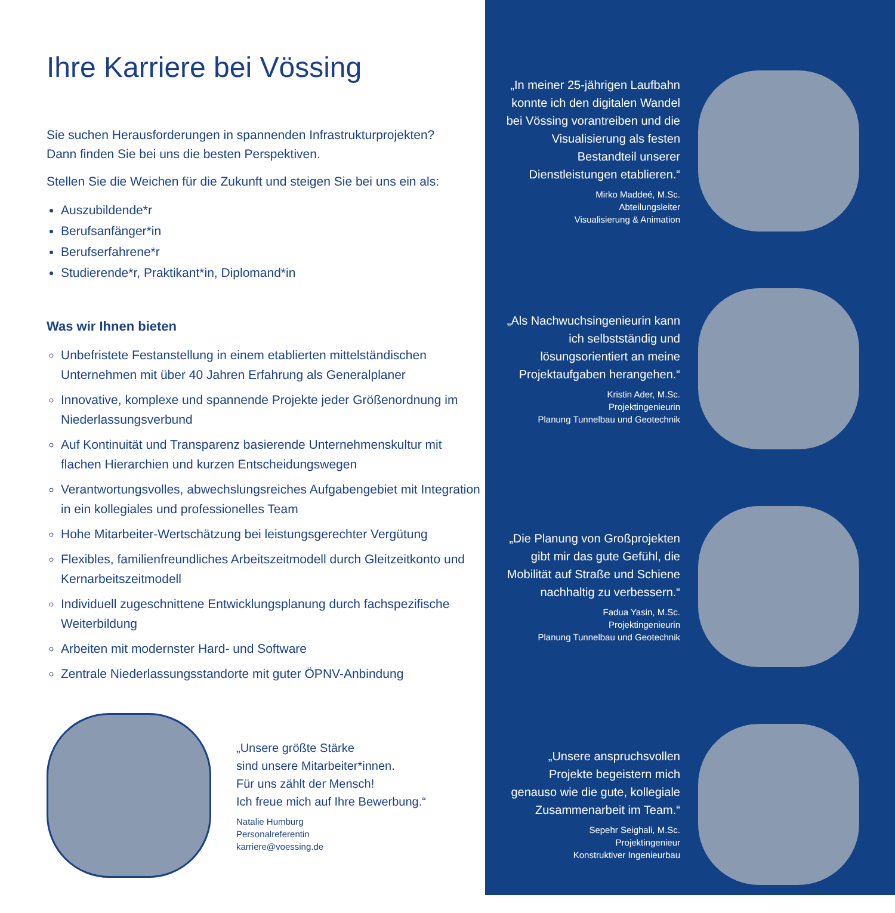Ihre Karriere bei Vössing
Sie suchen Herausforderungen in spannenden Infrastrukturprojekten?
Dann finden Sie bei uns die besten Perspektiven.
Stellen Sie die Weichen für die Zukunft und steigen Sie bei uns ein als:
Auszubildende*r
Berufsanfänger*in
Berufserfahrene*r
Studierende*r, Praktikant*in, Diplomand*in
Was wir Ihnen bieten
Unbefristete Festanstellung in einem etablierten mittelständischen Unternehmen mit über 40 Jahren Erfahrung als Generalplaner
Innovative, komplexe und spannende Projekte jeder Größenordnung im Niederlassungsverbund
Auf Kontinuität und Transparenz basierende Unternehmenskultur mit flachen Hierarchien und kurzen Entscheidungswegen
Verantwortungsvolles, abwechslungsreiches Aufgabengebiet mit Integration in ein kollegiales und professionelles Team
Hohe Mitarbeiter-Wertschätzung bei leistungsgerechter Vergütung
Flexibles, familienfreundliches Arbeitszeitmodell durch Gleitzeitkonto und Kernarbeitszeitmodell
Individuell zugeschnittene Entwicklungsplanung durch fachspezifische Weiterbildung
Arbeiten mit modernster Hard- und Software
Zentrale Niederlassungsstandorte mit guter ÖPNV-Anbindung
„Unsere größte Stärke
sind unsere Mitarbeiter*innen.
Für uns zählt der Mensch!
Ich freue mich auf Ihre Bewerbung.“
Natalie Humburg
Personalreferentin
karriere@voessing.de
„In meiner 25-jährigen Laufbahn konnte ich den digitalen Wandel bei Vössing vorantreiben und die Visualisierung als festen Bestandteil unserer Dienstleistungen etablieren.“
Mirko Maddeé, M.Sc.
Abteilungsleiter
Visualisierung & Animation
„Als Nachwuchsingenieurin kann ich selbstständig und lösungsorientiert an meine Projektaufgaben herangehen.“
Kristin Ader, M.Sc.
Projektingenieurin
Planung Tunnelbau und Geotechnik
„Die Planung von Großprojekten gibt mir das gute Gefühl, die Mobilität auf Straße und Schiene nachhaltig zu verbessern.“
Fadua Yasin, M.Sc.
Projektingenieurin
Planung Tunnelbau und Geotechnik
„Unsere anspruchsvollen Projekte begeistern mich genauso wie die gute, kollegiale Zusammenarbeit im Team.“
Sepehr Seighali, M.Sc.
Projektingenieur
Konstruktiver Ingenieurbau